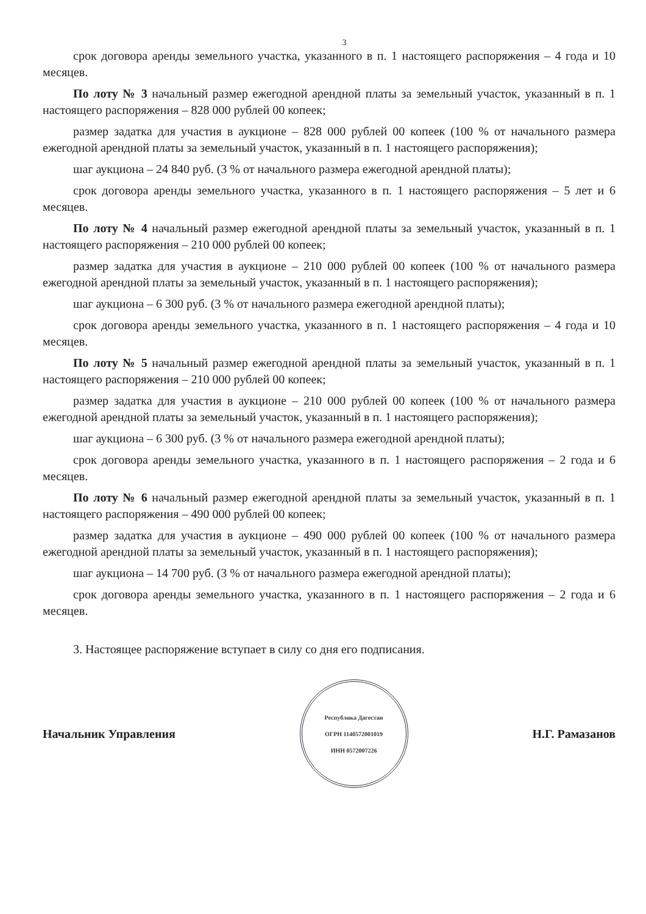3
срок договора аренды земельного участка, указанного в п. 1 настоящего распоряжения – 4 года и 10 месяцев.
По лоту № 3 начальный размер ежегодной арендной платы за земельный участок, указанный в п. 1 настоящего распоряжения – 828 000 рублей 00 копеек;
размер задатка для участия в аукционе – 828 000 рублей 00 копеек (100 % от начального размера ежегодной арендной платы за земельный участок, указанный в п. 1 настоящего распоряжения);
шаг аукциона – 24 840 руб. (3 % от начального размера ежегодной арендной платы);
срок договора аренды земельного участка, указанного в п. 1 настоящего распоряжения – 5 лет и 6 месяцев.
По лоту № 4 начальный размер ежегодной арендной платы за земельный участок, указанный в п. 1 настоящего распоряжения – 210 000 рублей 00 копеек;
размер задатка для участия в аукционе – 210 000 рублей 00 копеек (100 % от начального размера ежегодной арендной платы за земельный участок, указанный в п. 1 настоящего распоряжения);
шаг аукциона – 6 300 руб. (3 % от начального размера ежегодной арендной платы);
срок договора аренды земельного участка, указанного в п. 1 настоящего распоряжения – 4 года и 10 месяцев.
По лоту № 5 начальный размер ежегодной арендной платы за земельный участок, указанный в п. 1 настоящего распоряжения – 210 000 рублей 00 копеек;
размер задатка для участия в аукционе – 210 000 рублей 00 копеек (100 % от начального размера ежегодной арендной платы за земельный участок, указанный в п. 1 настоящего распоряжения);
шаг аукциона – 6 300 руб. (3 % от начального размера ежегодной арендной платы);
срок договора аренды земельного участка, указанного в п. 1 настоящего распоряжения – 2 года и 6 месяцев.
По лоту № 6 начальный размер ежегодной арендной платы за земельный участок, указанный в п. 1 настоящего распоряжения – 490 000 рублей 00 копеек;
размер задатка для участия в аукционе – 490 000 рублей 00 копеек (100 % от начального размера ежегодной арендной платы за земельный участок, указанный в п. 1 настоящего распоряжения);
шаг аукциона – 14 700 руб. (3 % от начального размера ежегодной арендной платы);
срок договора аренды земельного участка, указанного в п. 1 настоящего распоряжения – 2 года и 6 месяцев.
3. Настоящее распоряжение вступает в силу со дня его подписания.
Начальник Управления
Республика Дагестан
ОГРН 1140572001019
ИНН 0572007226
Н.Г. Рамазанов